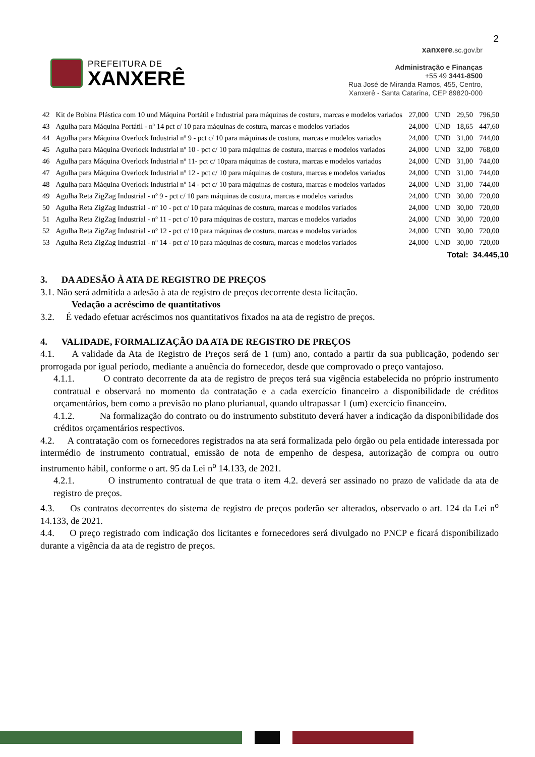2
PREFEITURA DE
XANXERÊ
xanxere.sc.gov.br
Administração e Finanças
+55 49 3441-8500
Rua José de Miranda Ramos, 455, Centro,
Xanxerê - Santa Catarina, CEP 89820-000
| 42 | Kit de Bobina Plástica com 10 und Máquina Portátil e Industrial para máquinas de costura, marcas e modelos variados | 27,000 | UND | 29,50 | 796,50 |
| 43 | Agulha para Máquina Portátil - nº 14 pct c/ 10 para máquinas de costura, marcas e modelos variados | 24,000 | UND | 18,65 | 447,60 |
| 44 | Agulha para Máquina Overlock Industrial nº 9 - pct c/ 10 para máquinas de costura, marcas e modelos variados | 24,000 | UND | 31,00 | 744,00 |
| 45 | Agulha para Máquina Overlock Industrial nº 10 - pct c/ 10 para máquinas de costura, marcas e modelos variados | 24,000 | UND | 32,00 | 768,00 |
| 46 | Agulha para Máquina Overlock Industrial nº 11- pct c/ 10para máquinas de costura, marcas e modelos variados | 24,000 | UND | 31,00 | 744,00 |
| 47 | Agulha para Máquina Overlock Industrial nº 12 - pct c/ 10 para máquinas de costura, marcas e modelos variados | 24,000 | UND | 31,00 | 744,00 |
| 48 | Agulha para Máquina Overlock Industrial nº 14 - pct c/ 10 para máquinas de costura, marcas e modelos variados | 24,000 | UND | 31,00 | 744,00 |
| 49 | Agulha Reta ZigZag Industrial - nº 9 - pct c/ 10 para máquinas de costura, marcas e modelos variados | 24,000 | UND | 30,00 | 720,00 |
| 50 | Agulha Reta ZigZag Industrial - nº 10 - pct c/ 10 para máquinas de costura, marcas e modelos variados | 24,000 | UND | 30,00 | 720,00 |
| 51 | Agulha Reta ZigZag Industrial - nº 11 - pct c/ 10 para máquinas de costura, marcas e modelos variados | 24,000 | UND | 30,00 | 720,00 |
| 52 | Agulha Reta ZigZag Industrial - nº 12 - pct c/ 10 para máquinas de costura, marcas e modelos variados | 24,000 | UND | 30,00 | 720,00 |
| 53 | Agulha Reta ZigZag Industrial - nº 14 - pct c/ 10 para máquinas de costura, marcas e modelos variados | 24,000 | UND | 30,00 | 720,00 |
Total: 34.445,10
3. DA ADESÃO À ATA DE REGISTRO DE PREÇOS
3.1. Não será admitida a adesão à ata de registro de preços decorrente desta licitação.
Vedação a acréscimo de quantitativos
3.2. É vedado efetuar acréscimos nos quantitativos fixados na ata de registro de preços.
4. VALIDADE, FORMALIZAÇÃO DA ATA DE REGISTRO DE PREÇOS
4.1. A validade da Ata de Registro de Preços será de 1 (um) ano, contado a partir da sua publicação, podendo ser prorrogada por igual período, mediante a anuência do fornecedor, desde que comprovado o preço vantajoso.
4.1.1. O contrato decorrente da ata de registro de preços terá sua vigência estabelecida no próprio instrumento contratual e observará no momento da contratação e a cada exercício financeiro a disponibilidade de créditos orçamentários, bem como a previsão no plano plurianual, quando ultrapassar 1 (um) exercício financeiro.
4.1.2. Na formalização do contrato ou do instrumento substituto deverá haver a indicação da disponibilidade dos créditos orçamentários respectivos.
4.2. A contratação com os fornecedores registrados na ata será formalizada pelo órgão ou pela entidade interessada por intermédio de instrumento contratual, emissão de nota de empenho de despesa, autorização de compra ou outro instrumento hábil, conforme o art. 95 da Lei n<sup>o</sup> 14.133, de 2021.
4.2.1. O instrumento contratual de que trata o item 4.2. deverá ser assinado no prazo de validade da ata de registro de preços.
4.3. Os contratos decorrentes do sistema de registro de preços poderão ser alterados, observado o art. 124 da Lei n<sup>o</sup> 14.133, de 2021.
4.4. O preço registrado com indicação dos licitantes e fornecedores será divulgado no PNCP e ficará disponibilizado durante a vigência da ata de registro de preços.